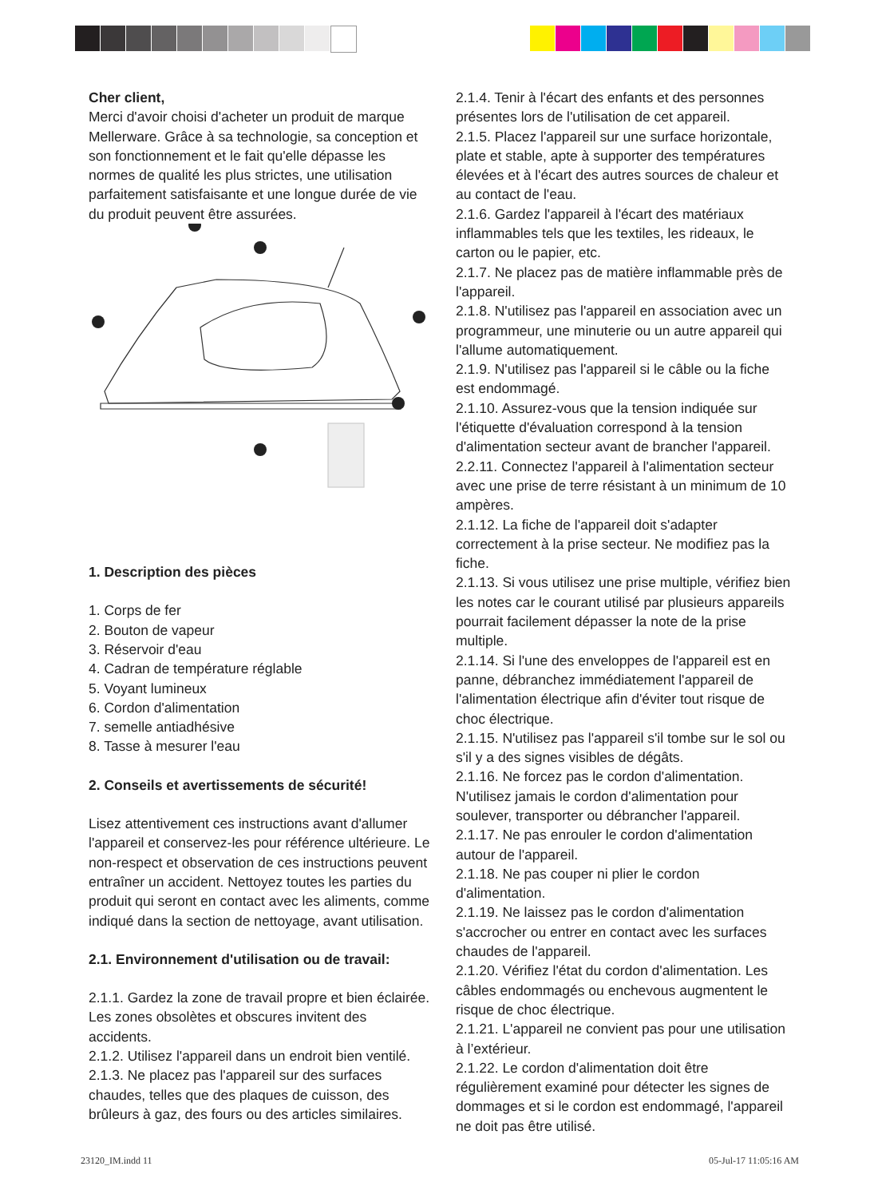Cher client,
Merci d'avoir choisi d'acheter un produit de marque Mellerware. Grâce à sa technologie, sa conception et son fonctionnement et le fait qu'elle dépasse les normes de qualité les plus strictes, une utilisation parfaitement satisfaisante et une longue durée de vie du produit peuvent être assurées.
1. Description des pièces
1. Corps de fer
2. Bouton de vapeur
3. Réservoir d'eau
4. Cadran de température réglable
5. Voyant lumineux
6. Cordon d'alimentation
7. semelle antiadhésive
8. Tasse à mesurer l'eau
2. Conseils et avertissements de sécurité!
Lisez attentivement ces instructions avant d'allumer l'appareil et conservez-les pour référence ultérieure. Le non-respect et observation de ces instructions peuvent entraîner un accident. Nettoyez toutes les parties du produit qui seront en contact avec les aliments, comme indiqué dans la section de nettoyage, avant utilisation.
2.1. Environnement d'utilisation ou de travail:
2.1.1. Gardez la zone de travail propre et bien éclairée. Les zones obsolètes et obscures invitent des accidents.
2.1.2. Utilisez l'appareil dans un endroit bien ventilé.
2.1.3. Ne placez pas l'appareil sur des surfaces chaudes, telles que des plaques de cuisson, des brûleurs à gaz, des fours ou des articles similaires.
2.1.4. Tenir à l'écart des enfants et des personnes présentes lors de l'utilisation de cet appareil.
2.1.5. Placez l'appareil sur une surface horizontale, plate et stable, apte à supporter des températures élevées et à l'écart des autres sources de chaleur et au contact de l'eau.
2.1.6. Gardez l'appareil à l'écart des matériaux inflammables tels que les textiles, les rideaux, le carton ou le papier, etc.
2.1.7. Ne placez pas de matière inflammable près de l'appareil.
2.1.8. N'utilisez pas l'appareil en association avec un programmeur, une minuterie ou un autre appareil qui l'allume automatiquement.
2.1.9. N'utilisez pas l'appareil si le câble ou la fiche est endommagé.
2.1.10. Assurez-vous que la tension indiquée sur l'étiquette d'évaluation correspond à la tension d'alimentation secteur avant de brancher l'appareil.
2.2.11. Connectez l'appareil à l'alimentation secteur avec une prise de terre résistant à un minimum de 10 ampères.
2.1.12. La fiche de l'appareil doit s'adapter correctement à la prise secteur. Ne modifiez pas la fiche.
2.1.13. Si vous utilisez une prise multiple, vérifiez bien les notes car le courant utilisé par plusieurs appareils pourrait facilement dépasser la note de la prise multiple.
2.1.14. Si l'une des enveloppes de l'appareil est en panne, débranchez immédiatement l'appareil de l'alimentation électrique afin d'éviter tout risque de choc électrique.
2.1.15. N'utilisez pas l'appareil s'il tombe sur le sol ou s'il y a des signes visibles de dégâts.
2.1.16. Ne forcez pas le cordon d'alimentation. N'utilisez jamais le cordon d'alimentation pour soulever, transporter ou débrancher l'appareil.
2.1.17. Ne pas enrouler le cordon d'alimentation autour de l'appareil.
2.1.18. Ne pas couper ni plier le cordon d'alimentation.
2.1.19. Ne laissez pas le cordon d'alimentation s'accrocher ou entrer en contact avec les surfaces chaudes de l'appareil.
2.1.20. Vérifiez l'état du cordon d'alimentation. Les câbles endommagés ou enchevous augmentent le risque de choc électrique.
2.1.21. L'appareil ne convient pas pour une utilisation à l’extérieur.
2.1.22. Le cordon d'alimentation doit être régulièrement examiné pour détecter les signes de dommages et si le cordon est endommagé, l'appareil ne doit pas être utilisé.
23120_IM.indd 11 05-Jul-17 11:05:16 AM